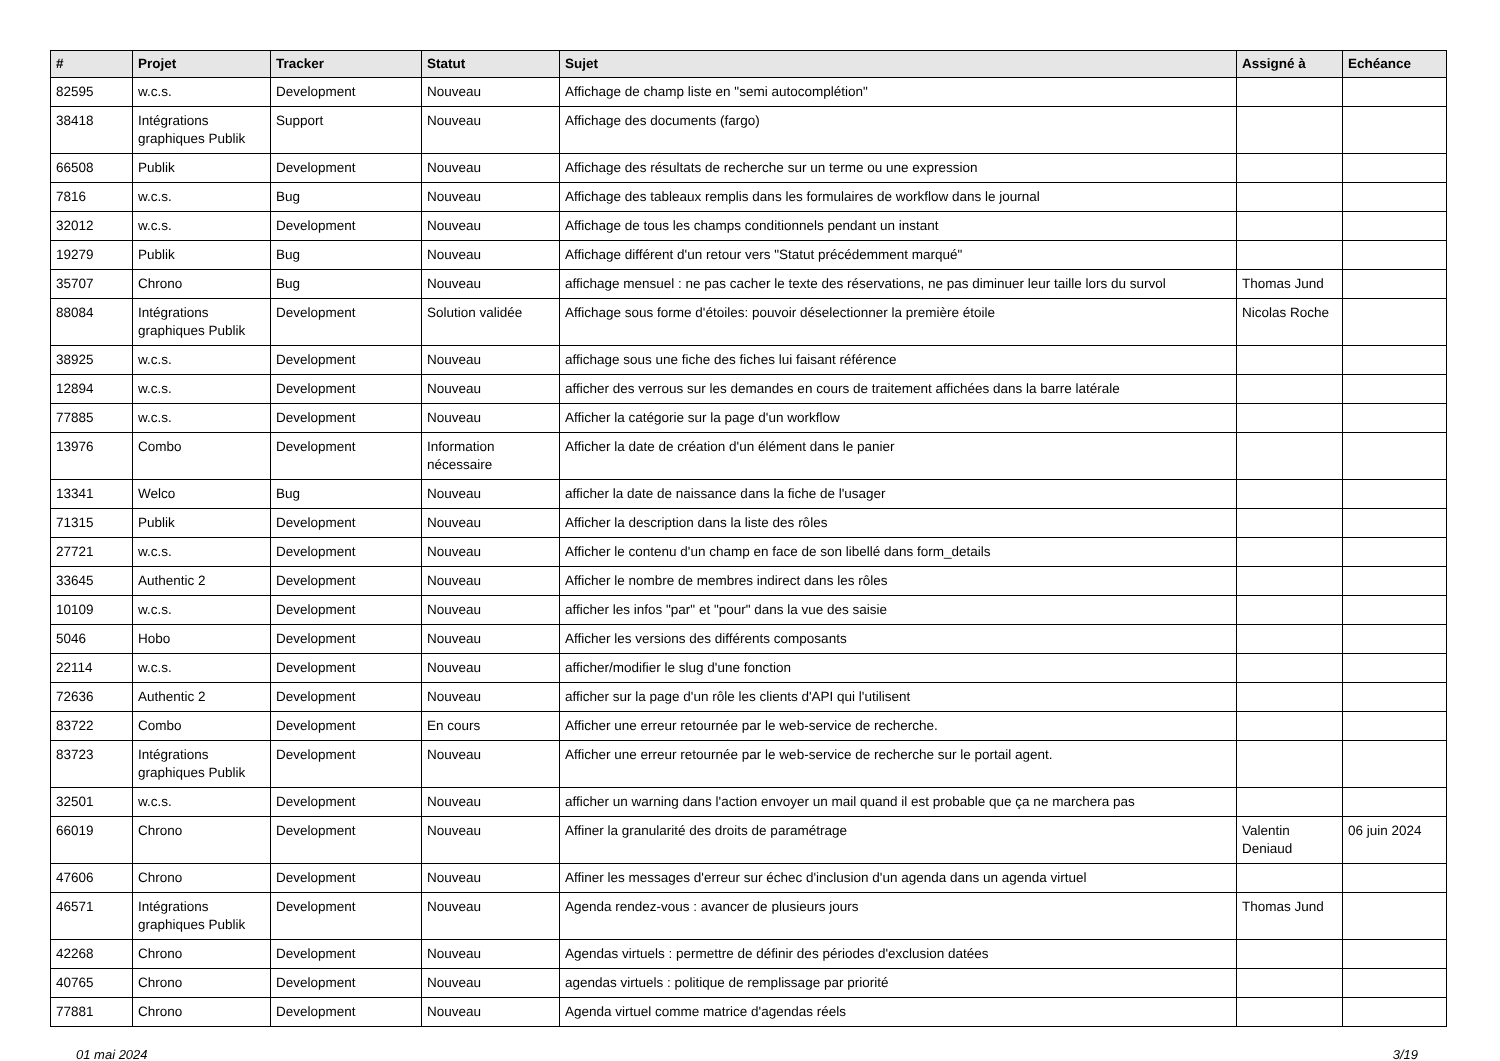| # | Projet | Tracker | Statut | Sujet | Assigné à | Echéance |
| --- | --- | --- | --- | --- | --- | --- |
| 82595 | w.c.s. | Development | Nouveau | Affichage de champ liste en "semi autocomplétion" | | |
| 38418 | Intégrations graphiques Publik | Support | Nouveau | Affichage des documents (fargo) | | |
| 66508 | Publik | Development | Nouveau | Affichage des résultats de recherche sur un terme ou une expression | | |
| 7816 | w.c.s. | Bug | Nouveau | Affichage des tableaux remplis dans les formulaires de workflow dans le journal | | |
| 32012 | w.c.s. | Development | Nouveau | Affichage de tous les champs conditionnels pendant un instant | | |
| 19279 | Publik | Bug | Nouveau | Affichage différent d'un retour vers "Statut précédemment marqué" | | |
| 35707 | Chrono | Bug | Nouveau | affichage mensuel : ne pas cacher le texte des réservations, ne pas diminuer leur taille lors du survol | Thomas Jund | |
| 88084 | Intégrations graphiques Publik | Development | Solution validée | Affichage sous forme d'étoiles: pouvoir déselectionner la première étoile | Nicolas Roche | |
| 38925 | w.c.s. | Development | Nouveau | affichage sous une fiche des fiches lui faisant référence | | |
| 12894 | w.c.s. | Development | Nouveau | afficher des verrous sur les demandes en cours de traitement affichées dans la barre latérale | | |
| 77885 | w.c.s. | Development | Nouveau | Afficher la catégorie sur la page d'un workflow | | |
| 13976 | Combo | Development | Information nécessaire | Afficher la date de création d'un élément dans le panier | | |
| 13341 | Welco | Bug | Nouveau | afficher la date de naissance dans la fiche de l'usager | | |
| 71315 | Publik | Development | Nouveau | Afficher la description dans la liste des rôles | | |
| 27721 | w.c.s. | Development | Nouveau | Afficher le contenu d'un champ en face de son libellé dans form_details | | |
| 33645 | Authentic 2 | Development | Nouveau | Afficher le nombre de membres indirect dans les rôles | | |
| 10109 | w.c.s. | Development | Nouveau | afficher les infos "par" et "pour" dans la vue des saisie | | |
| 5046 | Hobo | Development | Nouveau | Afficher les versions des différents composants | | |
| 22114 | w.c.s. | Development | Nouveau | afficher/modifier le slug d'une fonction | | |
| 72636 | Authentic 2 | Development | Nouveau | afficher sur la page d'un rôle les clients d'API qui l'utilisent | | |
| 83722 | Combo | Development | En cours | Afficher une erreur retournée par le web-service de recherche. | | |
| 83723 | Intégrations graphiques Publik | Development | Nouveau | Afficher une erreur retournée par le web-service de recherche sur le portail agent. | | |
| 32501 | w.c.s. | Development | Nouveau | afficher un warning dans l'action envoyer un mail quand il est probable que ça ne marchera pas | | |
| 66019 | Chrono | Development | Nouveau | Affiner la granularité des droits de paramétrage | Valentin Deniaud | 06 juin 2024 |
| 47606 | Chrono | Development | Nouveau | Affiner les messages d'erreur sur échec d'inclusion d'un agenda dans un agenda virtuel | | |
| 46571 | Intégrations graphiques Publik | Development | Nouveau | Agenda rendez-vous : avancer de plusieurs jours | Thomas Jund | |
| 42268 | Chrono | Development | Nouveau | Agendas virtuels : permettre de définir des périodes d'exclusion datées | | |
| 40765 | Chrono | Development | Nouveau | agendas virtuels : politique de remplissage par priorité | | |
| 77881 | Chrono | Development | Nouveau | Agenda virtuel comme matrice d'agendas réels | | |
01 mai 2024 3/19